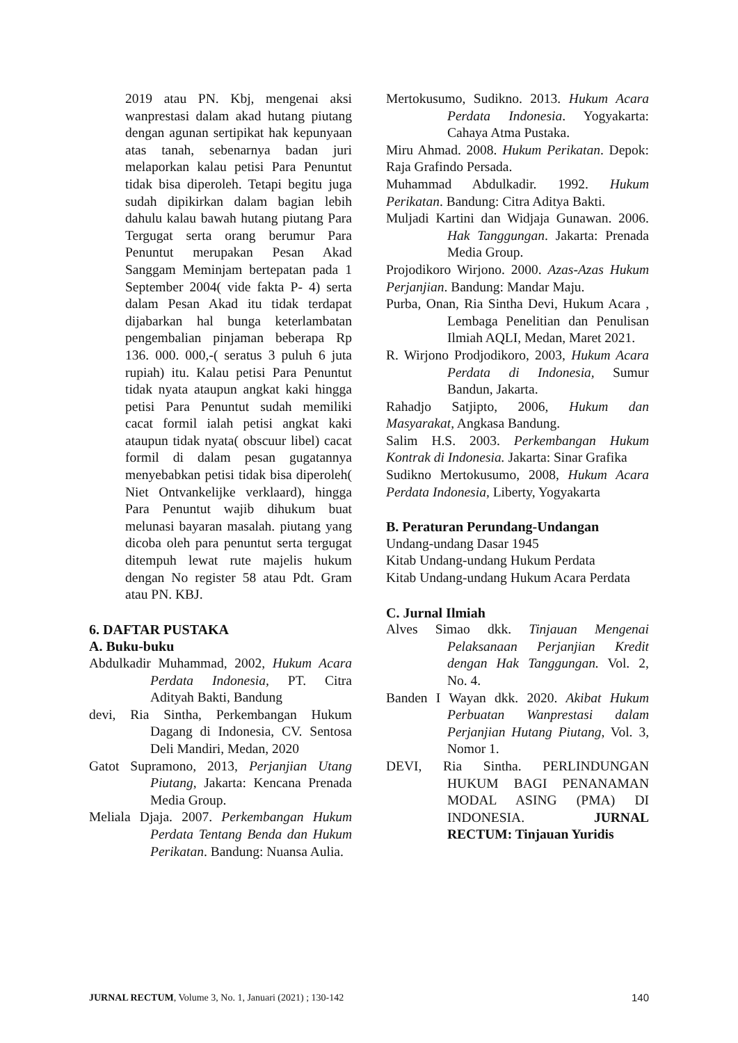2019 atau PN. Kbj, mengenai aksi wanprestasi dalam akad hutang piutang dengan agunan sertipikat hak kepunyaan atas tanah, sebenarnya badan juri melaporkan kalau petisi Para Penuntut tidak bisa diperoleh. Tetapi begitu juga sudah dipikirkan dalam bagian lebih dahulu kalau bawah hutang piutang Para Tergugat serta orang berumur Para Penuntut merupakan Pesan Akad Sanggam Meminjam bertepatan pada 1 September 2004( vide fakta P- 4) serta dalam Pesan Akad itu tidak terdapat dijabarkan hal bunga keterlambatan pengembalian pinjaman beberapa Rp 136. 000. 000,-( seratus 3 puluh 6 juta rupiah) itu. Kalau petisi Para Penuntut tidak nyata ataupun angkat kaki hingga petisi Para Penuntut sudah memiliki cacat formil ialah petisi angkat kaki ataupun tidak nyata( obscuur libel) cacat formil di dalam pesan gugatannya menyebabkan petisi tidak bisa diperoleh( Niet Ontvankelijke verklaard), hingga Para Penuntut wajib dihukum buat melunasi bayaran masalah. piutang yang dicoba oleh para penuntut serta tergugat ditempuh lewat rute majelis hukum dengan No register 58 atau Pdt. Gram atau PN. KBJ.
6. DAFTAR PUSTAKA
A. Buku-buku
Abdulkadir Muhammad, 2002, Hukum Acara Perdata Indonesia, PT. Citra Adityah Bakti, Bandung
devi, Ria Sintha, Perkembangan Hukum Dagang di Indonesia, CV. Sentosa Deli Mandiri, Medan, 2020
Gatot Supramono, 2013, Perjanjian Utang Piutang, Jakarta: Kencana Prenada Media Group.
Meliala Djaja. 2007. Perkembangan Hukum Perdata Tentang Benda dan Hukum Perikatan. Bandung: Nuansa Aulia.
Mertokusumo, Sudikno. 2013. Hukum Acara Perdata Indonesia. Yogyakarta: Cahaya Atma Pustaka.
Miru Ahmad. 2008. Hukum Perikatan. Depok: Raja Grafindo Persada.
Muhammad Abdulkadir. 1992. Hukum Perikatan. Bandung: Citra Aditya Bakti.
Muljadi Kartini dan Widjaja Gunawan. 2006. Hak Tanggungan. Jakarta: Prenada Media Group.
Projodikoro Wirjono. 2000. Azas-Azas Hukum Perjanjian. Bandung: Mandar Maju.
Purba, Onan, Ria Sintha Devi, Hukum Acara , Lembaga Penelitian dan Penulisan Ilmiah AQLI, Medan, Maret 2021.
R. Wirjono Prodjodikoro, 2003, Hukum Acara Perdata di Indonesia, Sumur Bandun, Jakarta.
Rahadjo Satjipto, 2006, Hukum dan Masyarakat, Angkasa Bandung.
Salim H.S. 2003. Perkembangan Hukum Kontrak di Indonesia. Jakarta: Sinar Grafika
Sudikno Mertokusumo, 2008, Hukum Acara Perdata Indonesia, Liberty, Yogyakarta
B. Peraturan Perundang-Undangan
Undang-undang Dasar 1945
Kitab Undang-undang Hukum Perdata
Kitab Undang-undang Hukum Acara Perdata
C. Jurnal Ilmiah
Alves Simao dkk. Tinjauan Mengenai Pelaksanaan Perjanjian Kredit dengan Hak Tanggungan. Vol. 2, No. 4.
Banden I Wayan dkk. 2020. Akibat Hukum Perbuatan Wanprestasi dalam Perjanjian Hutang Piutang, Vol. 3, Nomor 1.
DEVI, Ria Sintha. PERLINDUNGAN HUKUM BAGI PENANAMAN MODAL ASING (PMA) DI INDONESIA. JURNAL RECTUM: Tinjauan Yuridis
JURNAL RECTUM, Volume 3, No. 1, Januari (2021) ; 130-142 140